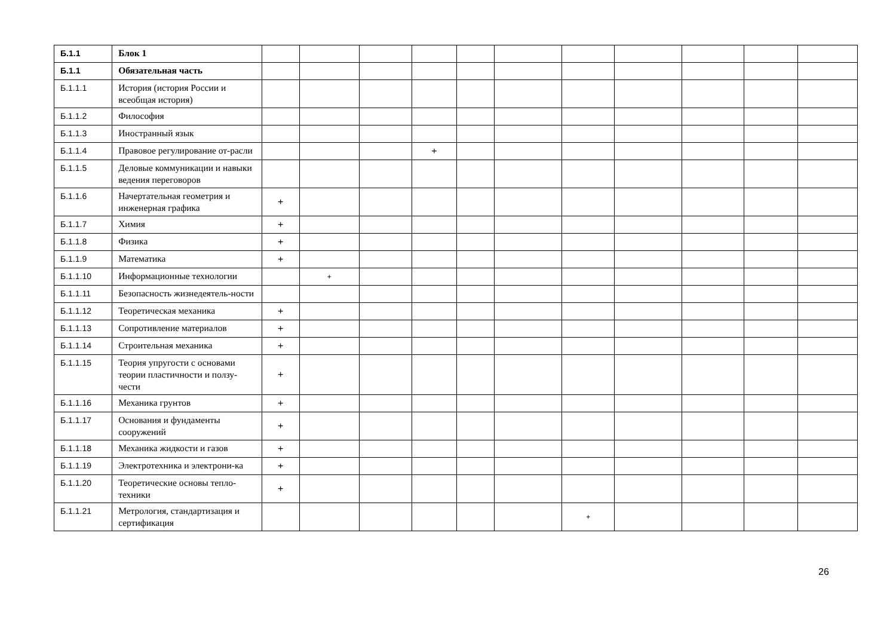| Б.1.1 | Блок 1 | | | | | | | | | | | |
| Б.1.1 | Обязательная часть | | | | | | | | | | | |
| Б.1.1.1 | История (история России и всеобщая история) | | | | | | | | | | | |
| Б.1.1.2 | Философия | | | | | | | | | | | |
| Б.1.1.3 | Иностранный язык | | | | | | | | | | | |
| Б.1.1.4 | Правовое регулирование от-расли | | | | + | | | | | | | |
| Б.1.1.5 | Деловые коммуникации и навыки ведения переговоров | | | | | | | | | | | |
| Б.1.1.6 | Начертательная геометрия и инженерная графика | + | | | | | | | | | | |
| Б.1.1.7 | Химия | + | | | | | | | | | | |
| Б.1.1.8 | Физика | + | | | | | | | | | | |
| Б.1.1.9 | Математика | + | | | | | | | | | | |
| Б.1.1.10 | Информационные технологии | | + | | | | | | | | | |
| Б.1.1.11 | Безопасность жизнедеятель-ности | | | | | | | | | | | |
| Б.1.1.12 | Теоретическая механика | + | | | | | | | | | | |
| Б.1.1.13 | Сопротивление материалов | + | | | | | | | | | | |
| Б.1.1.14 | Строительная механика | + | | | | | | | | | | |
| Б.1.1.15 | Теория упругости с основами теории пластичности и ползу-чести | + | | | | | | | | | | |
| Б.1.1.16 | Механика грунтов | + | | | | | | | | | | |
| Б.1.1.17 | Основания и фундаменты сооружений | + | | | | | | | | | | |
| Б.1.1.18 | Механика жидкости и газов | + | | | | | | | | | | |
| Б.1.1.19 | Электротехника и электрони-ка | + | | | | | | | | | | |
| Б.1.1.20 | Теоретические основы тепло-техники | + | | | | | | | | | | |
| Б.1.1.21 | Метрология, стандартизация и сертификация | | | | | | | + | | | | |
26